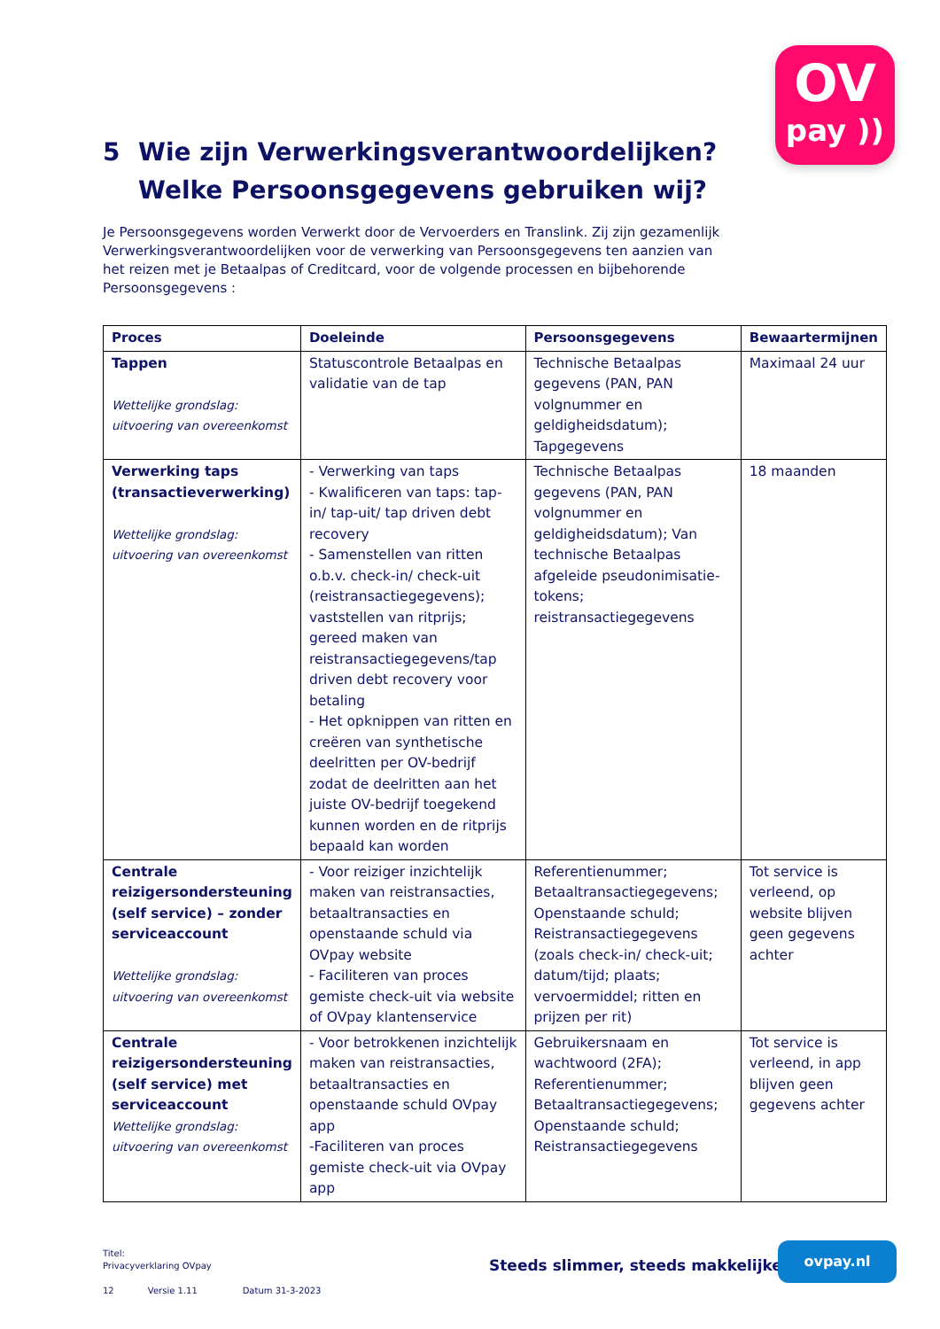OV
pay ))
5 Wie zijn Verwerkingsverantwoordelijken?
Welke Persoonsgegevens gebruiken wij?
Je Persoonsgegevens worden Verwerkt door de Vervoerders en Translink. Zij zijn gezamenlijk Verwerkingsverantwoordelijken voor de verwerking van Persoonsgegevens ten aanzien van het reizen met je Betaalpas of Creditcard, voor de volgende processen en bijbehorende Persoonsgegevens :
| Proces | Doeleinde | Persoonsgegevens | Bewaartermijnen |
| --- | --- | --- | --- |
| Tappen Wettelijke grondslag: uitvoering van overeenkomst | Statuscontrole Betaalpas en validatie van de tap | Technische Betaalpas gegevens (PAN, PAN volgnummer en geldigheidsdatum); Tapgegevens | Maximaal 24 uur |
| Verwerking taps (transactieverwerking) Wettelijke grondslag: uitvoering van overeenkomst | - Verwerking van taps - Kwalificeren van taps: tap-in/ tap-uit/ tap driven debt recovery - Samenstellen van ritten o.b.v. check-in/ check-uit (reistransactiegegevens); vaststellen van ritprijs; gereed maken van reistransactiegegevens/tap driven debt recovery voor betaling - Het opknippen van ritten en creëren van synthetische deelritten per OV-bedrijf zodat de deelritten aan het juiste OV-bedrijf toegekend kunnen worden en de ritprijs bepaald kan worden | Technische Betaalpas gegevens (PAN, PAN volgnummer en geldigheidsdatum); Van technische Betaalpas afgeleide pseudonimisatie-tokens; reistransactiegegevens | 18 maanden |
| Centrale reizigersondersteuning (self service) – zonder serviceaccount Wettelijke grondslag: uitvoering van overeenkomst | - Voor reiziger inzichtelijk maken van reistransacties, betaaltransacties en openstaande schuld via OVpay website - Faciliteren van proces gemiste check-uit via website of OVpay klantenservice | Referentienummer; Betaaltransactiegegevens; Openstaande schuld; Reistransactiegegevens (zoals check-in/ check-uit; datum/tijd; plaats; vervoermiddel; ritten en prijzen per rit) | Tot service is verleend, op website blijven geen gegevens achter |
| Centrale reizigersondersteuning (self service) met serviceaccount Wettelijke grondslag: uitvoering van overeenkomst | - Voor betrokkenen inzichtelijk maken van reistransacties, betaaltransacties en openstaande schuld OVpay app -Faciliteren van proces gemiste check-uit via OVpay app | Gebruikersnaam en wachtwoord (2FA); Referentienummer; Betaaltransactiegegevens; Openstaande schuld; Reistransactiegegevens | Tot service is verleend, in app blijven geen gegevens achter |
Titel:
Privacyverklaring OVpay
12 Versie 1.11 Datum 31-3-2023
Steeds slimmer, steeds makkelijker
ovpay.nl